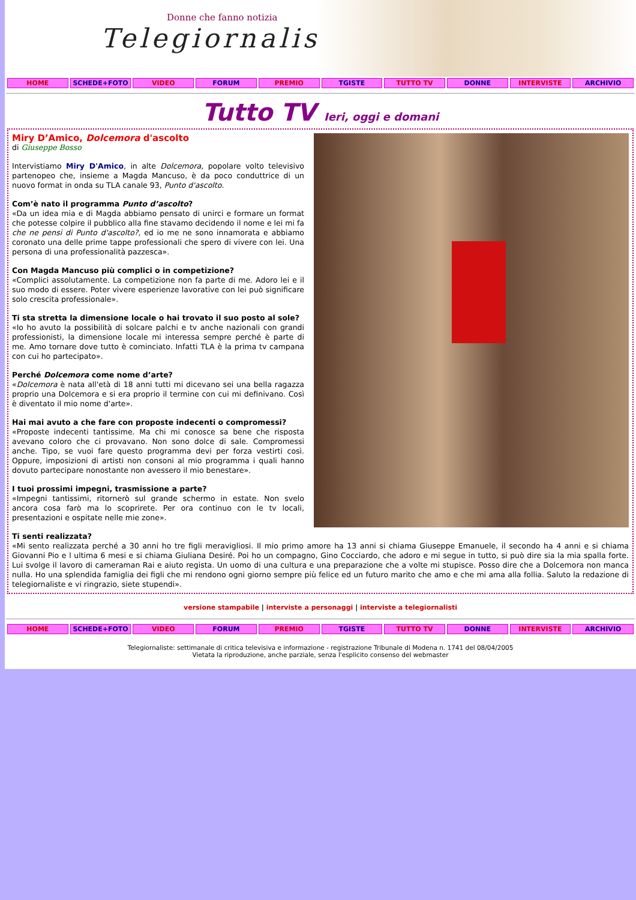Donne che fanno notizia
Telegiornaliste
HOME SCHEDE+FOTO VIDEO FORUM PREMIO TGISTE TUTTO TV DONNE INTERVISTE ARCHIVIO
Tutto TV Ieri, oggi e domani
Miry D’Amico, Dolcemora d'ascolto
di Giuseppe Bosso
Intervistiamo Miry D'Amico, in alte Dolcemora, popolare volto televisivo partenopeo che, insieme a Magda Mancuso, è da poco conduttrice di un nuovo format in onda su TLA canale 93, Punto d'ascolto.
Com’è nato il programma Punto d’ascolto?
«Da un idea mia e di Magda abbiamo pensato di unirci e formare un format che potesse colpire il pubblico alla fine stavamo decidendo il nome e lei mi fa che ne pensi di Punto d'ascolto?, ed io me ne sono innamorata e abbiamo coronato una delle prime tappe professionali che spero di vivere con lei. Una persona di una professionalità pazzesca».
Con Magda Mancuso più complici o in competizione?
«Complici assolutamente. La competizione non fa parte di me. Adoro lei e il suo modo di essere. Poter vivere esperienze lavorative con lei può significare solo crescita professionale».
Ti sta stretta la dimensione locale o hai trovato il suo posto al sole?
«Io ho avuto la possibilità di solcare palchi e tv anche nazionali con grandi professionisti, la dimensione locale mi interessa sempre perché è parte di me. Amo tornare dove tutto è cominciato. Infatti TLA è la prima tv campana con cui ho partecipato».
Perché Dolcemora come nome d’arte?
«Dolcemora è nata all'età di 18 anni tutti mi dicevano sei una bella ragazza proprio una Dolcemora e si era proprio il termine con cui mi definivano. Così è diventato il mio nome d'arte».
Hai mai avuto a che fare con proposte indecenti o compromessi?
«Proposte indecenti tantissime. Ma chi mi conosce sa bene che risposta avevano coloro che ci provavano. Non sono dolce di sale. Compromessi anche. Tipo, se vuoi fare questo programma devi per forza vestirti così. Oppure, imposizioni di artisti non consoni al mio programma i quali hanno dovuto partecipare nonostante non avessero il mio benestare».
I tuoi prossimi impegni, trasmissione a parte?
«Impegni tantissimi, ritornerò sul grande schermo in estate. Non svelo ancora cosa farò ma lo scoprirete. Per ora continuo con le tv locali, presentazioni e ospitate nelle mie zone».
Ti senti realizzata?
«Mi sento realizzata perché a 30 anni ho tre figli meravigliosi. Il mio primo amore ha 13 anni si chiama Giuseppe Emanuele, il secondo ha 4 anni e si chiama Giovanni Pio e l ultima 6 mesi e si chiama Giuliana Desiré. Poi ho un compagno, Gino Cocciardo, che adoro e mi segue in tutto, si può dire sia la mia spalla forte. Lui svolge il lavoro di cameraman Rai e aiuto regista. Un uomo di una cultura e una preparazione che a volte mi stupisce. Posso dire che a Dolcemora non manca nulla. Ho una splendida famiglia dei figli che mi rendono ogni giorno sempre più felice ed un futuro marito che amo e che mi ama alla follia. Saluto la redazione di telegiornaliste e vi ringrazio, siete stupendi».
versione stampabile | interviste a personaggi | interviste a telegiornalisti
HOME SCHEDE+FOTO VIDEO FORUM PREMIO TGISTE TUTTO TV DONNE INTERVISTE ARCHIVIO
Telegiornaliste: settimanale di critica televisiva e informazione - registrazione Tribunale di Modena n. 1741 del 08/04/2005
Vietata la riproduzione, anche parziale, senza l'esplicito consenso del webmaster